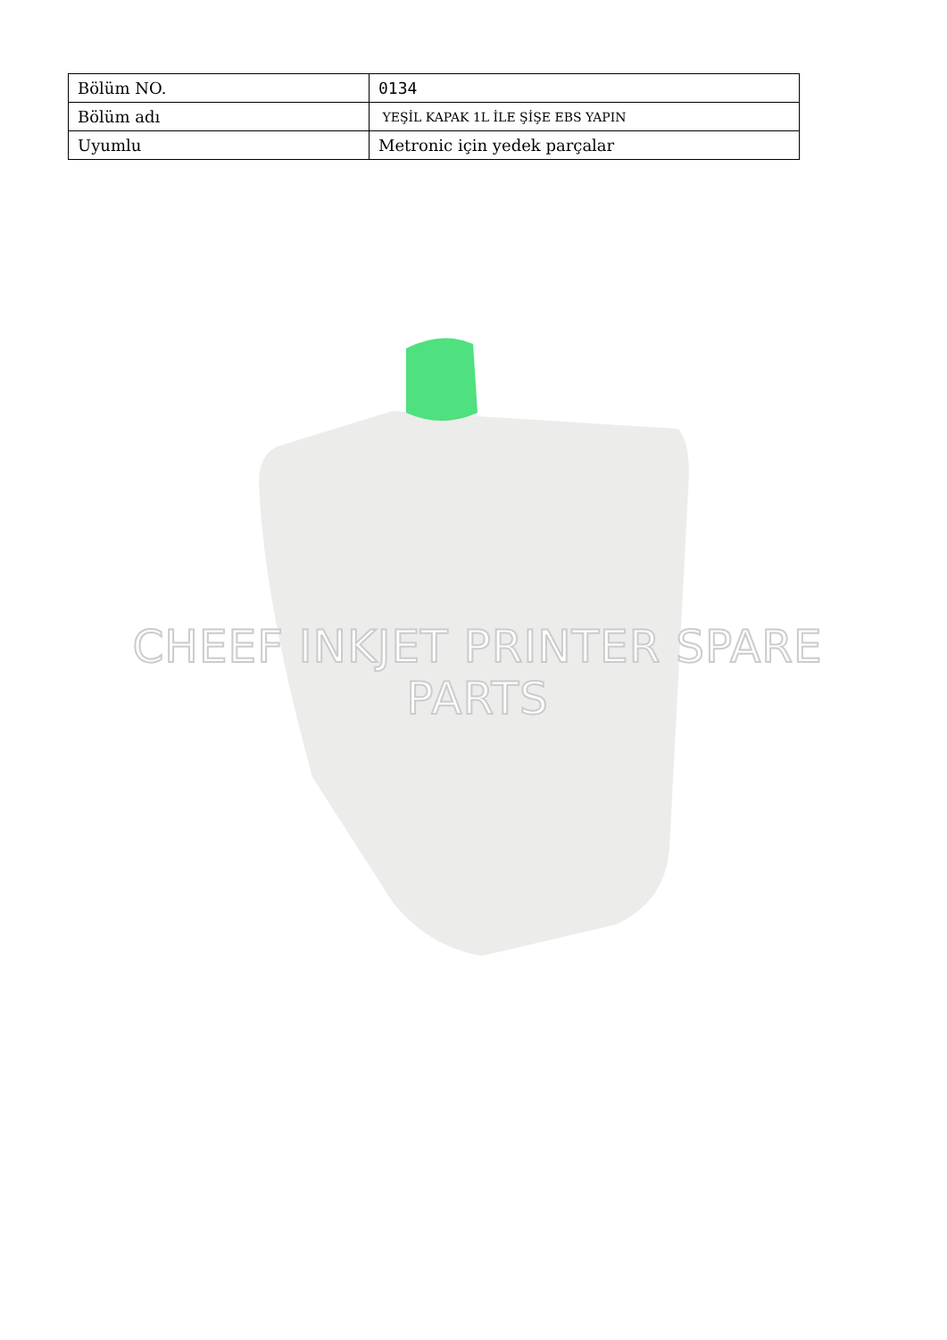| Bölüm NO. | 0134 |
| Bölüm adı | YEŞİL KAPAK 1L İLE ŞİŞE EBS YAPIN |
| Uyumlu | Metronic için yedek parçalar |
CHEEF INKJET PRINTER SPARE PARTS